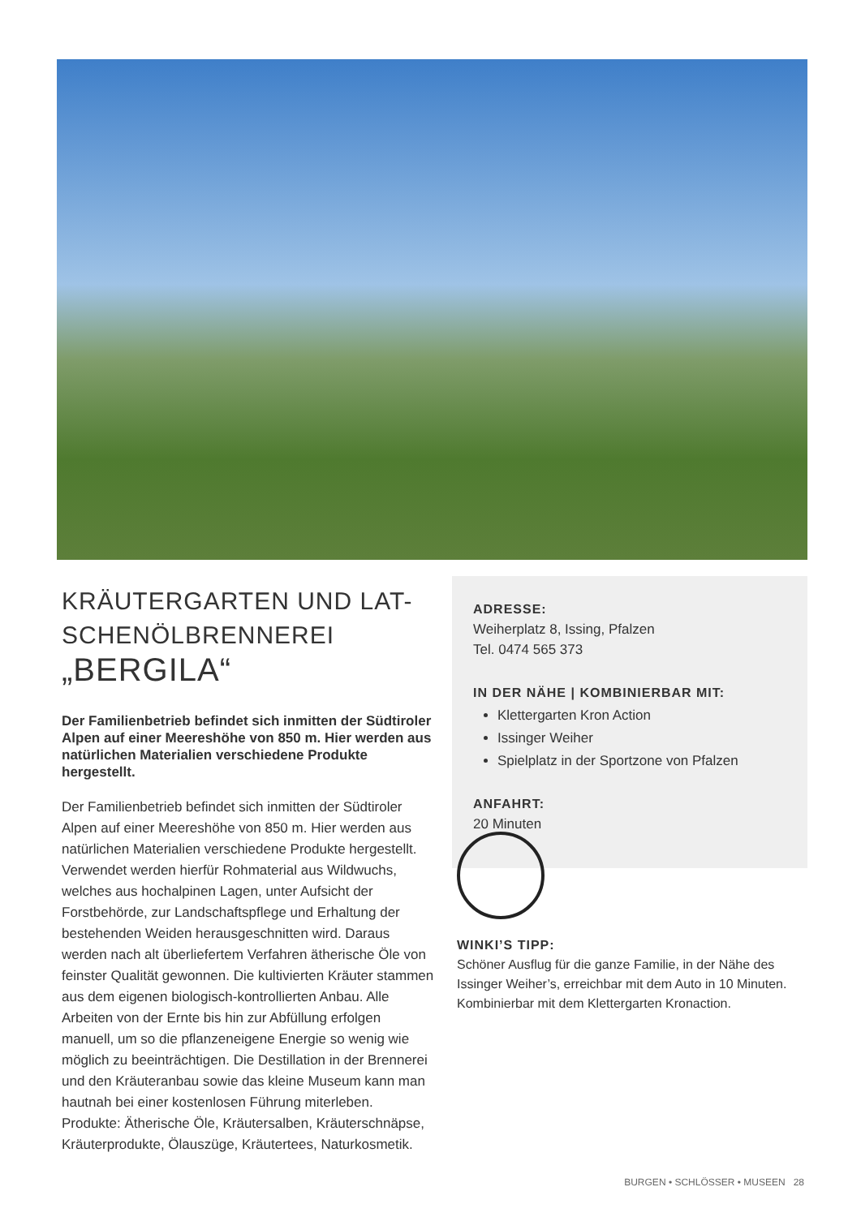KRÄUTERGARTEN UND LAT-
SCHENÖLBRENNEREI
„BERGILA“
Der Familienbetrieb befindet sich inmitten der Süd­tiroler Alpen auf einer Meereshöhe von 850 m. Hier werden aus natürlichen Materialien verschiedene Produkte hergestellt.
Der Familienbetrieb befindet sich inmitten der Südtiroler Alpen auf einer Meereshöhe von 850 m. Hier werden aus natürlichen Materialien verschiedene Produkte hergestellt. Verwendet werden hierfür Rohmaterial aus Wildwuchs, welches aus hochalpinen Lagen, unter Aufsicht der Forstbehörde, zur Landschaftspflege und Erhaltung der bestehenden Weiden herausgeschnitten wird. Daraus werden nach alt überliefertem Verfahren ätherische Öle von feinster Qualität gewonnen. Die kultivierten Kräuter stammen aus dem eigenen biologisch-kontrollierten Anbau. Alle Arbeiten von der Ernte bis hin zur Abfüllung erfolgen manuell, um so die pflanzeneigene Energie so wenig wie möglich zu beeinträchtigen. Die Destillation in der Brennerei und den Kräuteranbau sowie das kleine Museum kann man hautnah bei einer kostenlosen Führung miterleben. Produkte: Ätherische Öle, Kräutersalben, Kräuterschnäpse, Kräuterprodukte, Ölauszüge, Kräutertees, Naturkosmetik.
ADRESSE:
Weiherplatz 8, Issing, Pfalzen
Tel. 0474 565 373
IN DER NÄHE | KOMBINIERBAR MIT:
Klettergarten Kron Action
Issinger Weiher
Spielplatz in der Sportzone von Pfalzen
ANFAHRT:
20 Minuten
WINKI’S TIPP:
Schöner Ausflug für die ganze Familie, in der Nähe des Issinger Weiher’s, erreichbar mit dem Auto in 10 Minuten. Kombinierbar mit dem Klettergarten Kronaction.
BURGEN • SCHLÖSSER • MUSEEN 28